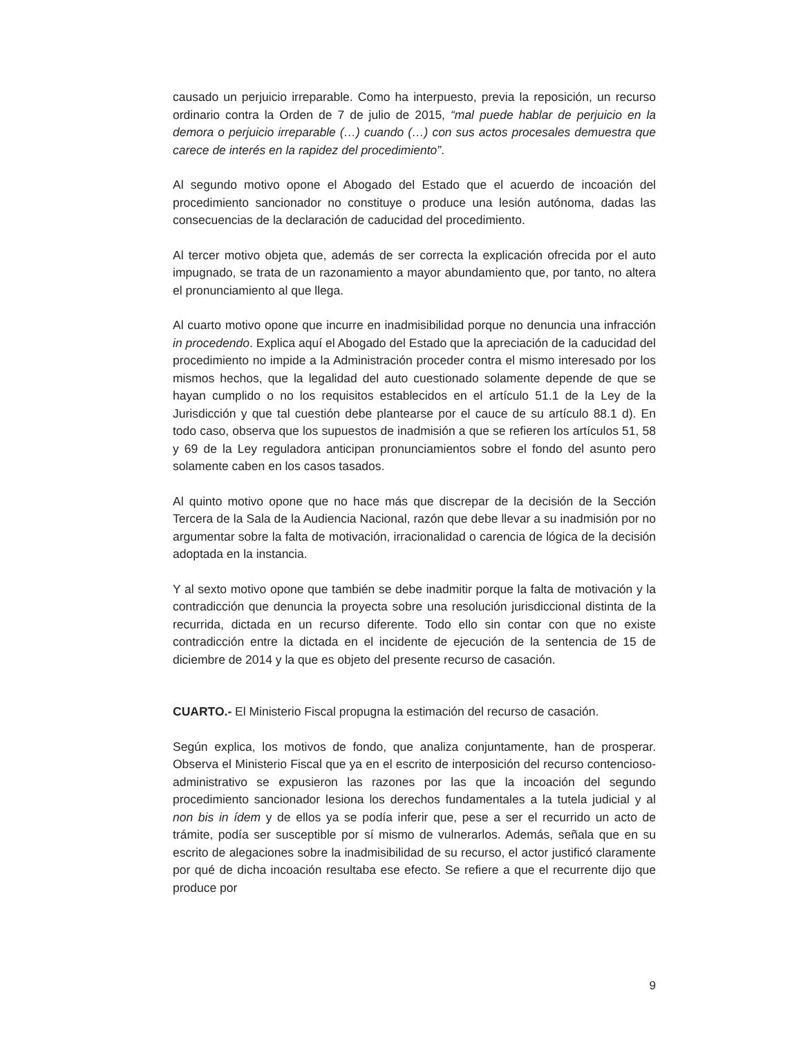causado un perjuicio irreparable. Como ha interpuesto, previa la reposición, un recurso ordinario contra la Orden de 7 de julio de 2015, “mal puede hablar de perjuicio en la demora o perjuicio irreparable (…) cuando (…) con sus actos procesales demuestra que carece de interés en la rapidez del procedimiento”.
Al segundo motivo opone el Abogado del Estado que el acuerdo de incoación del procedimiento sancionador no constituye o produce una lesión autónoma, dadas las consecuencias de la declaración de caducidad del procedimiento.
Al tercer motivo objeta que, además de ser correcta la explicación ofrecida por el auto impugnado, se trata de un razonamiento a mayor abundamiento que, por tanto, no altera el pronunciamiento al que llega.
Al cuarto motivo opone que incurre en inadmisibilidad porque no denuncia una infracción in procedendo. Explica aquí el Abogado del Estado que la apreciación de la caducidad del procedimiento no impide a la Administración proceder contra el mismo interesado por los mismos hechos, que la legalidad del auto cuestionado solamente depende de que se hayan cumplido o no los requisitos establecidos en el artículo 51.1 de la Ley de la Jurisdicción y que tal cuestión debe plantearse por el cauce de su artículo 88.1 d). En todo caso, observa que los supuestos de inadmisión a que se refieren los artículos 51, 58 y 69 de la Ley reguladora anticipan pronunciamientos sobre el fondo del asunto pero solamente caben en los casos tasados.
Al quinto motivo opone que no hace más que discrepar de la decisión de la Sección Tercera de la Sala de la Audiencia Nacional, razón que debe llevar a su inadmisión por no argumentar sobre la falta de motivación, irracionalidad o carencia de lógica de la decisión adoptada en la instancia.
Y al sexto motivo opone que también se debe inadmitir porque la falta de motivación y la contradicción que denuncia la proyecta sobre una resolución jurisdiccional distinta de la recurrida, dictada en un recurso diferente. Todo ello sin contar con que no existe contradicción entre la dictada en el incidente de ejecución de la sentencia de 15 de diciembre de 2014 y la que es objeto del presente recurso de casación.
CUARTO.- El Ministerio Fiscal propugna la estimación del recurso de casación.
Según explica, los motivos de fondo, que analiza conjuntamente, han de prosperar. Observa el Ministerio Fiscal que ya en el escrito de interposición del recurso contencioso-administrativo se expusieron las razones por las que la incoación del segundo procedimiento sancionador lesiona los derechos fundamentales a la tutela judicial y al non bis in ídem y de ellos ya se podía inferir que, pese a ser el recurrido un acto de trámite, podía ser susceptible por sí mismo de vulnerarlos. Además, señala que en su escrito de alegaciones sobre la inadmisibilidad de su recurso, el actor justificó claramente por qué de dicha incoación resultaba ese efecto. Se refiere a que el recurrente dijo que produce por
9